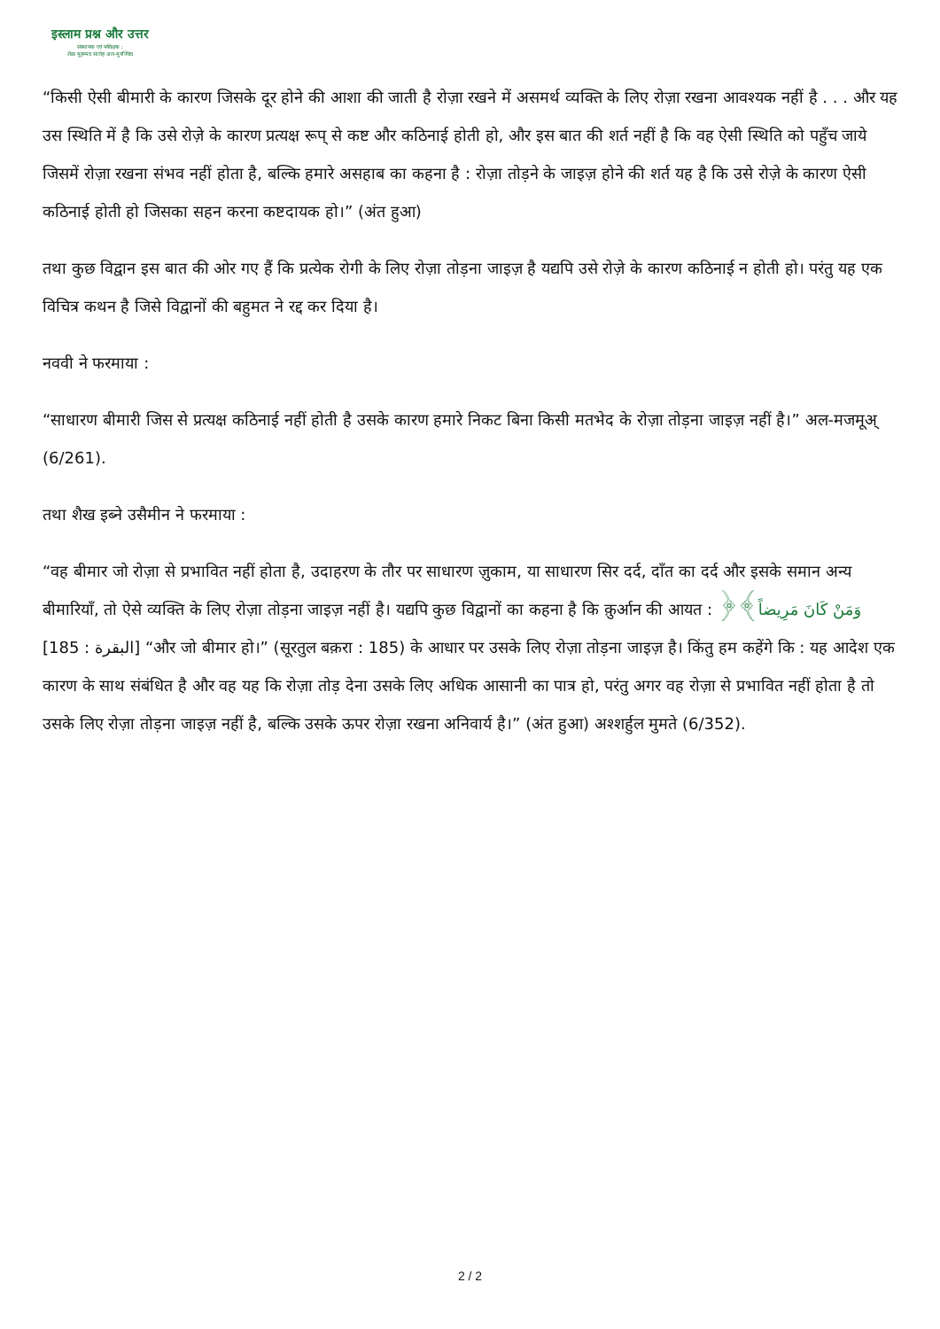इस्लाम प्रश्न और उत्तर
संस्थापक एवं पर्यवेक्षक :
शैख़ मुहम्मद सालेह अल-मुनज्जिद
“किसी ऐसी बीमारी के कारण जिसके दूर होने की आशा की जाती है रोज़ा रखने में असमर्थ व्यक्ति के लिए रोज़ा रखना आवश्यक नहीं है . . . और यह उस स्थिति में है कि उसे रोज़े के कारण प्रत्यक्ष रूप् से कष्ट और कठिनाई होती हो, और इस बात की शर्त नहीं है कि वह ऐसी स्थिति को पहुँच जाये जिसमें रोज़ा रखना संभव नहीं होता है, बल्कि हमारे असहाब का कहना है : रोज़ा तोड़ने के जाइज़ होने की शर्त यह है कि उसे रोज़े के कारण ऐसी कठिनाई होती हो जिसका सहन करना कष्टदायक हो।” (अंत हुआ)
तथा कुछ विद्वान इस बात की ओर गए हैं कि प्रत्येक रोगी के लिए रोज़ा तोड़ना जाइज़ है यद्यपि उसे रोज़े के कारण कठिनाई न होती हो। परंतु यह एक विचित्र कथन है जिसे विद्वानों की बहुमत ने रद्द कर दिया है।
नववी ने फरमाया :
“साधारण बीमारी जिस से प्रत्यक्ष कठिनाई नहीं होती है उसके कारण हमारे निकट बिना किसी मतभेद के रोज़ा तोड़ना जाइज़ नहीं है।” अल-मजमूअ् (6/261).
तथा शैख इब्ने उसैमीन ने फरमाया :
“वह बीमार जो रोज़ा से प्रभावित नहीं होता है, उदाहरण के तौर पर साधारण ज़ुकाम, या साधारण सिर दर्द, दाँत का दर्द और इसके समान अन्य बीमारियाँ, तो ऐसे व्यक्ति के लिए रोज़ा तोड़ना जाइज़ नहीं है। यद्यपि कुछ विद्वानों का कहना है कि क़ुर्आन की आयत : ﴿وَمَنْ كَانَ مَرِيضاً﴾ [البقرة : 185] “और जो बीमार हो।” (सूरतुल बक़रा : 185) के आधार पर उसके लिए रोज़ा तोड़ना जाइज़ है। किंतु हम कहेंगे कि : यह आदेश एक कारण के साथ संबंधित है और वह यह कि रोज़ा तोड़ देना उसके लिए अधिक आसानी का पात्र हो, परंतु अगर वह रोज़ा से प्रभावित नहीं होता है तो उसके लिए रोज़ा तोड़ना जाइज़ नहीं है, बल्कि उसके ऊपर रोज़ा रखना अनिवार्य है।” (अंत हुआ) अश्शर्हुल मुमते (6/352).
2 / 2